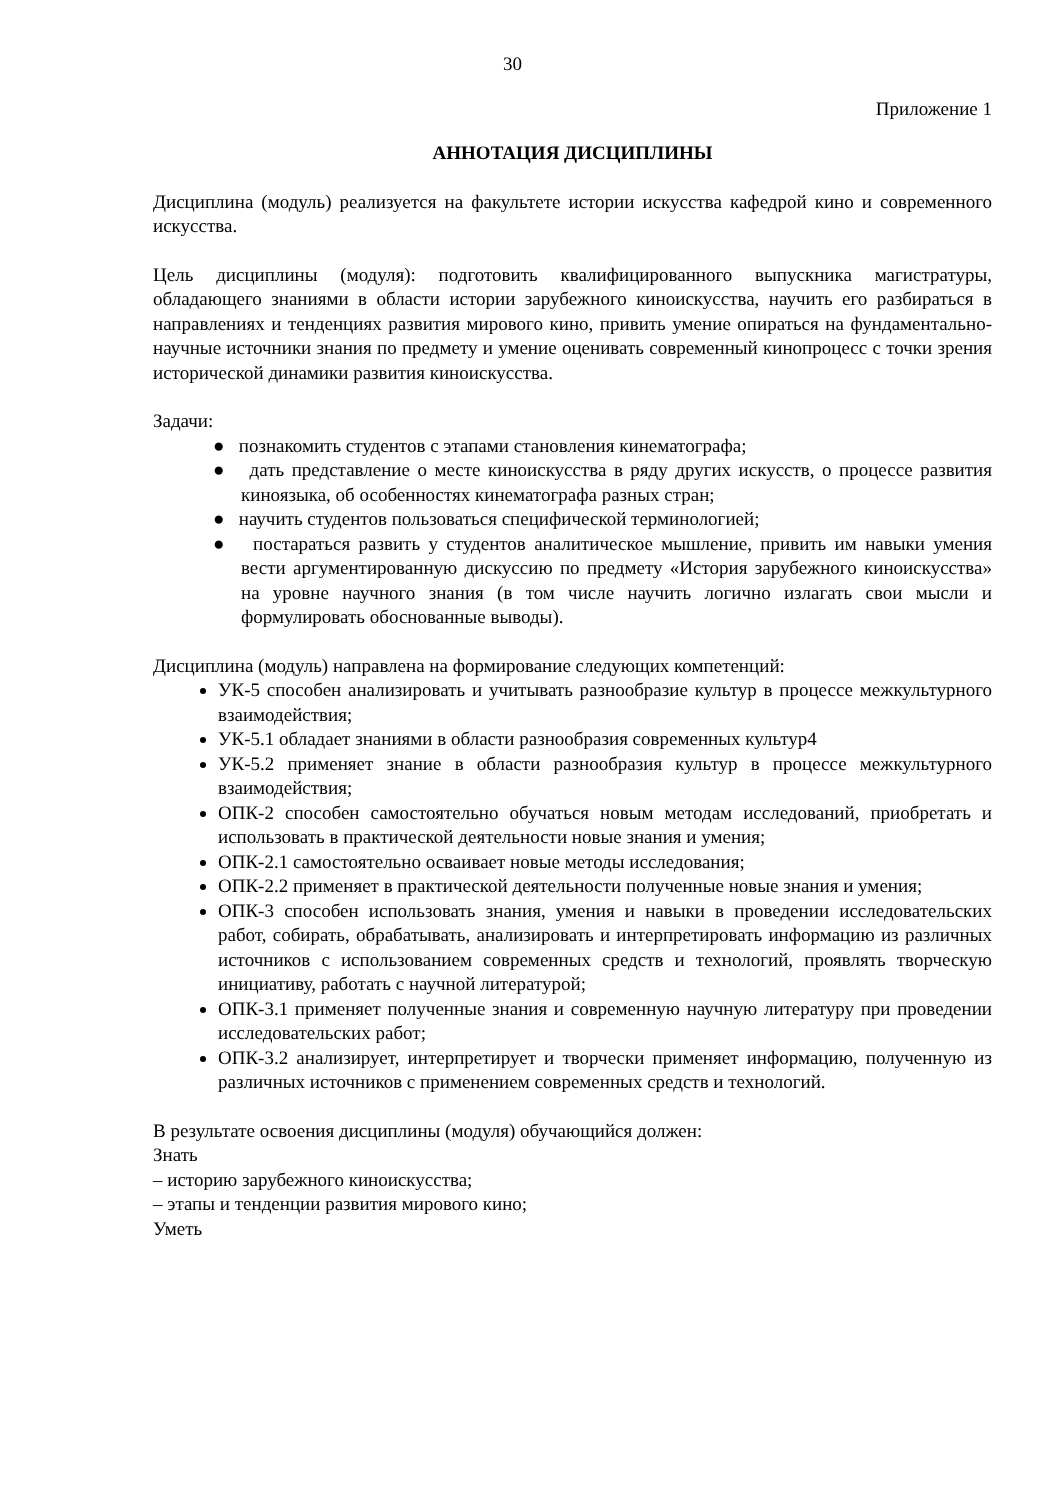30
Приложение 1
АННОТАЦИЯ ДИСЦИПЛИНЫ
Дисциплина (модуль) реализуется на факультете истории искусства кафедрой кино и современного искусства.
Цель дисциплины (модуля): подготовить квалифицированного выпускника магистратуры, обладающего знаниями в области истории зарубежного киноискусства, научить его разбираться в направлениях и тенденциях развития мирового кино, привить умение опираться на фундаментально-научные источники знания по предмету и умение оценивать современный кинопроцесс с точки зрения исторической динамики развития киноискусства.
Задачи:
● познакомить студентов с этапами становления кинематографа;
● дать представление о месте киноискусства в ряду других искусств, о процессе развития киноязыка, об особенностях кинематографа разных стран;
● научить студентов пользоваться специфической терминологией;
● постараться развить у студентов аналитическое мышление, привить им навыки умения вести аргументированную дискуссию по предмету «История зарубежного киноискусства» на уровне научного знания (в том числе научить логично излагать свои мысли и формулировать обоснованные выводы).
Дисциплина (модуль) направлена на формирование следующих компетенций:
УК-5 способен анализировать и учитывать разнообразие культур в процессе межкультурного взаимодействия;
УК-5.1 обладает знаниями в области разнообразия современных культур4
УК-5.2 применяет знание в области разнообразия культур в процессе межкультурного взаимодействия;
ОПК-2 способен самостоятельно обучаться новым методам исследований, приобретать и использовать в практической деятельности новые знания и умения;
ОПК-2.1 самостоятельно осваивает новые методы исследования;
ОПК-2.2 применяет в практической деятельности полученные новые знания и умения;
ОПК-3 способен использовать знания, умения и навыки в проведении исследовательских работ, собирать, обрабатывать, анализировать и интерпретировать информацию из различных источников с использованием современных средств и технологий, проявлять творческую инициативу, работать с научной литературой;
ОПК-3.1 применяет полученные знания и современную научную литературу при проведении исследовательских работ;
ОПК-3.2 анализирует, интерпретирует и творчески применяет информацию, полученную из различных источников с применением современных средств и технологий.
В результате освоения дисциплины (модуля) обучающийся должен:
Знать
– историю зарубежного киноискусства;
– этапы и тенденции развития мирового кино;
Уметь